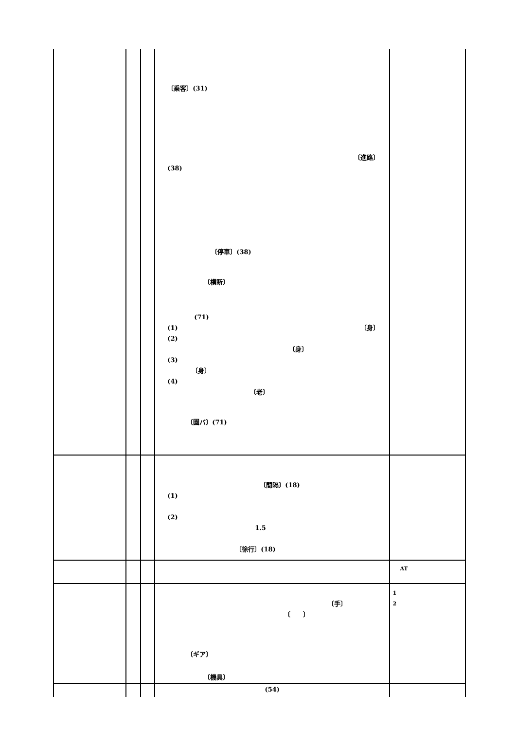| | | | 〔乗客〕(31) 〔進路〕 (38) 〔停車〕(38) 〔横断〕 (71) (1) 〔身〕 (2) 〔身〕 (3) 〔身〕 (4) 〔老〕 〔園バ〕(71) | |
| | | | 〔間隔〕(18) (1) (2) 1.5 〔徐行〕(18) | |
| | | | | AT |
| | | | 〔手〕 〔 〕 〔ギア〕 〔機具〕 | 1 2 |
| | | | (54) | |